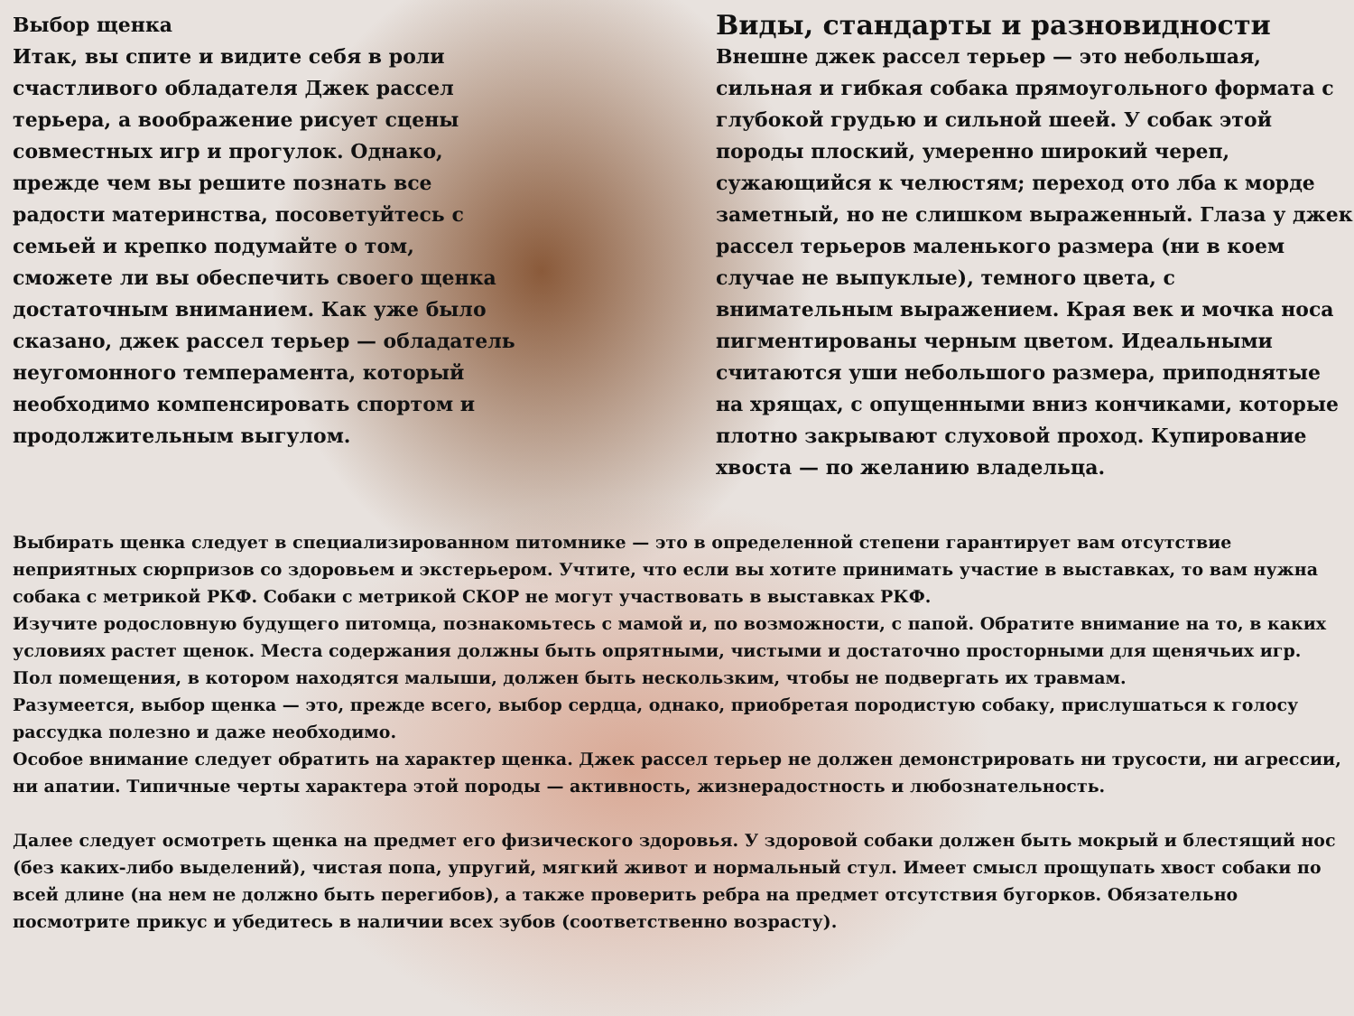Выбор щенка
Итак, вы спите и видите себя в роли счастливого обладателя Джек рассел терьера, а воображение рисует сцены совместных игр и прогулок. Однако, прежде чем вы решите познать все радости материнства, посоветуйтесь с семьей и крепко подумайте о том, сможете ли вы обеспечить своего щенка достаточным вниманием. Как уже было сказано, джек рассел терьер — обладатель неугомонного темперамента, который необходимо компенсировать спортом и продолжительным выгулом.
Виды, стандарты и разновидности
Внешне джек рассел терьер — это небольшая, сильная и гибкая собака прямоугольного формата с глубокой грудью и сильной шеей. У собак этой породы плоский, умеренно широкий череп, сужающийся к челюстям; переход ото лба к морде заметный, но не слишком выраженный. Глаза у джек рассел терьеров маленького размера (ни в коем случае не выпуклые), темного цвета, с внимательным выражением. Края век и мочка носа пигментированы черным цветом. Идеальными считаются уши небольшого размера, приподнятые на хрящах, с опущенными вниз кончиками, которые плотно закрывают слуховой проход. Купирование хвоста — по желанию владельца.
Выбирать щенка следует в специализированном питомнике — это в определенной степени гарантирует вам отсутствие неприятных сюрпризов со здоровьем и экстерьером. Учтите, что если вы хотите принимать участие в выставках, то вам нужна собака с метрикой РКФ. Собаки с метрикой СКОР не могут участвовать в выставках РКФ.
Изучите родословную будущего питомца, познакомьтесь с мамой и, по возможности, с папой. Обратите внимание на то, в каких условиях растет щенок. Места содержания должны быть опрятными, чистыми и достаточно просторными для щенячьих игр. Пол помещения, в котором находятся малыши, должен быть нескользким, чтобы не подвергать их травмам.
Разумеется, выбор щенка — это, прежде всего, выбор сердца, однако, приобретая породистую собаку, прислушаться к голосу рассудка полезно и даже необходимо.
Особое внимание следует обратить на характер щенка. Джек рассел терьер не должен демонстрировать ни трусости, ни агрессии, ни апатии. Типичные черты характера этой породы — активность, жизнерадостность и любознательность.
Далее следует осмотреть щенка на предмет его физического здоровья. У здоровой собаки должен быть мокрый и блестящий нос (без каких-либо выделений), чистая попа, упругий, мягкий живот и нормальный стул. Имеет смысл прощупать хвост собаки по всей длине (на нем не должно быть перегибов), а также проверить ребра на предмет отсутствия бугорков. Обязательно посмотрите прикус и убедитесь в наличии всех зубов (соответственно возрасту).